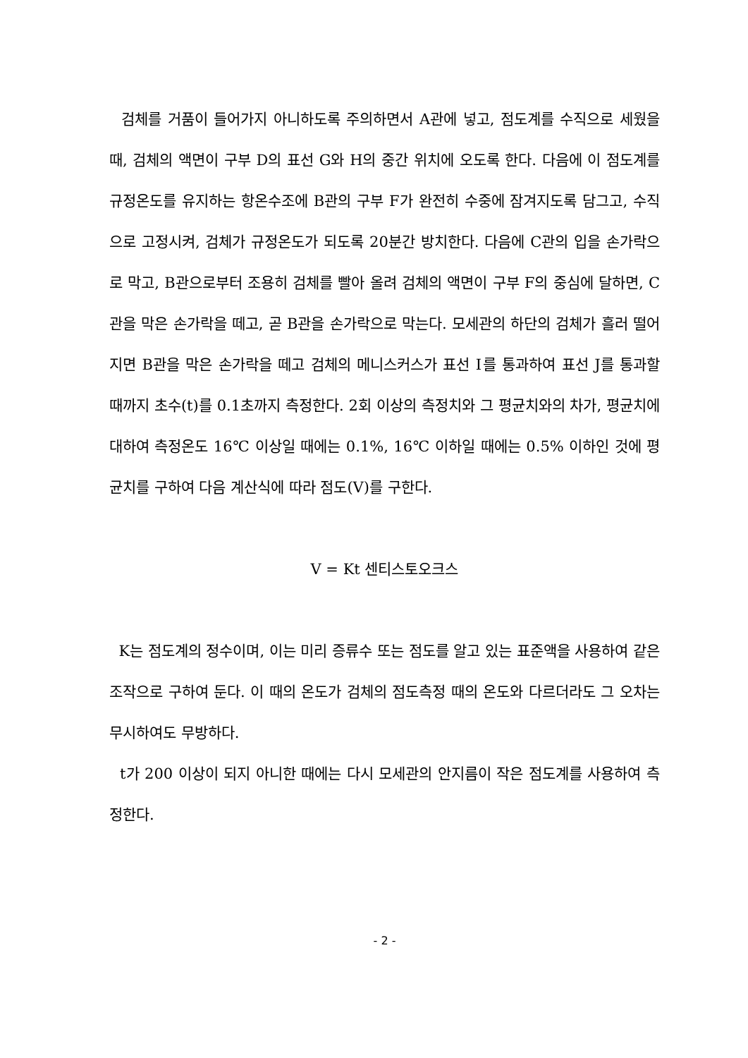검체를 거품이 들어가지 아니하도록 주의하면서 A관에 넣고, 점도계를 수직으로 세웠을 때, 검체의 액면이 구부 D의 표선 G와 H의 중간 위치에 오도록 한다. 다음에 이 점도계를 규정온도를 유지하는 항온수조에 B관의 구부 F가 완전히 수중에 잠겨지도록 담그고, 수직으로 고정시켜, 검체가 규정온도가 되도록 20분간 방치한다. 다음에 C관의 입을 손가락으로 막고, B관으로부터 조용히 검체를 빨아 올려 검체의 액면이 구부 F의 중심에 달하면, C관을 막은 손가락을 떼고, 곧 B관을 손가락으로 막는다. 모세관의 하단의 검체가 흘러 떨어지면 B관을 막은 손가락을 떼고 검체의 메니스커스가 표선 Ⅰ를 통과하여 표선 J를 통과할 때까지 초수(t)를 0.1초까지 측정한다. 2회 이상의 측정치와 그 평균치와의 차가, 평균치에 대하여 측정온도 16℃ 이상일 때에는 0.1%, 16℃ 이하일 때에는 0.5% 이하인 것에 평균치를 구하여 다음 계산식에 따라 점도(V)를 구한다.
V = Kt 센티스토오크스
K는 점도계의 정수이며, 이는 미리 증류수 또는 점도를 알고 있는 표준액을 사용하여 같은 조작으로 구하여 둔다. 이 때의 온도가 검체의 점도측정 때의 온도와 다르더라도 그 오차는 무시하여도 무방하다.
t가 200 이상이 되지 아니한 때에는 다시 모세관의 안지름이 작은 점도계를 사용하여 측정한다.
- 2 -